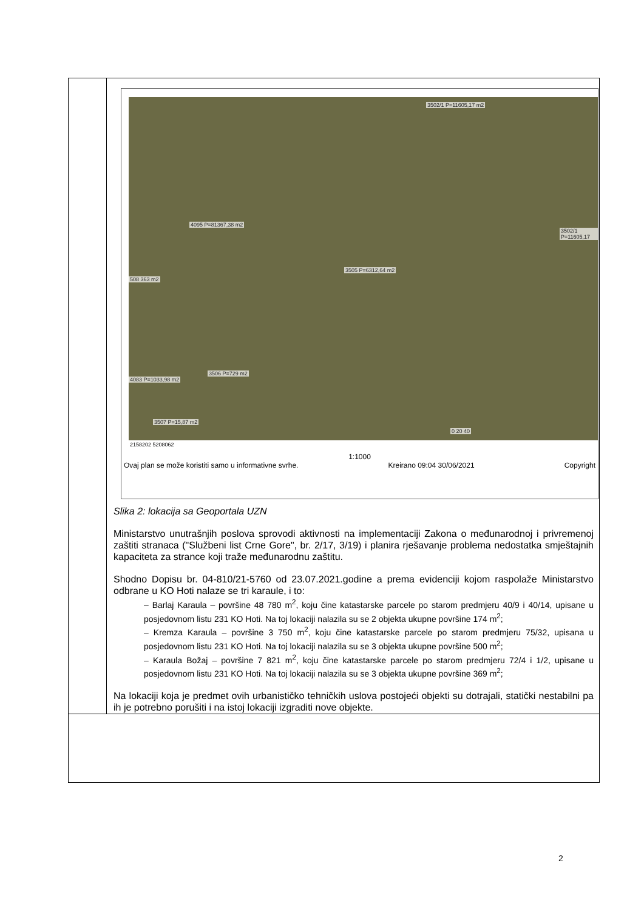| | 3502/1 P=11605,17 m2 4095 P=81367,38 m2 3502/1 P=11605,17 508 363 m2 3505 P=6312,64 m2 3506 P=729 m2 4083 P=1033,98 m2 3507 P=15,87 m2 0 20 40 2158202 5208062 1:1000 Ovaj plan se može koristiti samo u informativne svrhe. Kreirano 09:04 30/06/2021 Copyright Slika 2: lokacija sa Geoportala UZN Ministarstvo unutrašnjih poslova sprovodi aktivnosti na implementaciji Zakona o međunarodnoj i privremenoj zaštiti stranaca ("Službeni list Crne Gore", br. 2/17, 3/19) i planira rješavanje problema nedostatka smještajnih kapaciteta za strance koji traže međunarodnu zaštitu. Shodno Dopisu br. 04-810/21-5760 od 23.07.2021.godine a prema evidenciji kojom raspolaže Ministarstvo odbrane u KO Hoti nalaze se tri karaule, i to: – Barlaj Karaula – površine 48 780 m<sup>2</sup>, koju čine katastarske parcele po starom predmjeru 40/9 i 40/14, upisane u posjedovnom listu 231 KO Hoti. Na toj lokaciji nalazila su se 2 objekta ukupne površine 174 m<sup>2</sup>; – Kremza Karaula – površine 3 750 m<sup>2</sup>, koju čine katastarske parcele po starom predmjeru 75/32, upisana u posjedovnom listu 231 KO Hoti. Na toj lokaciji nalazila su se 3 objekta ukupne površine 500 m<sup>2</sup>; – Karaula Božaj – površine 7 821 m<sup>2</sup>, koju čine katastarske parcele po starom predmjeru 72/4 i 1/2, upisane u posjedovnom listu 231 KO Hoti. Na toj lokaciji nalazila su se 3 objekta ukupne površine 369 m<sup>2</sup>; Na lokaciji koja je predmet ovih urbanističko tehničkih uslova postojeći objekti su dotrajali, statički nestabilni pa ih je potrebno porušiti i na istoj lokaciji izgraditi nove objekte. |
2